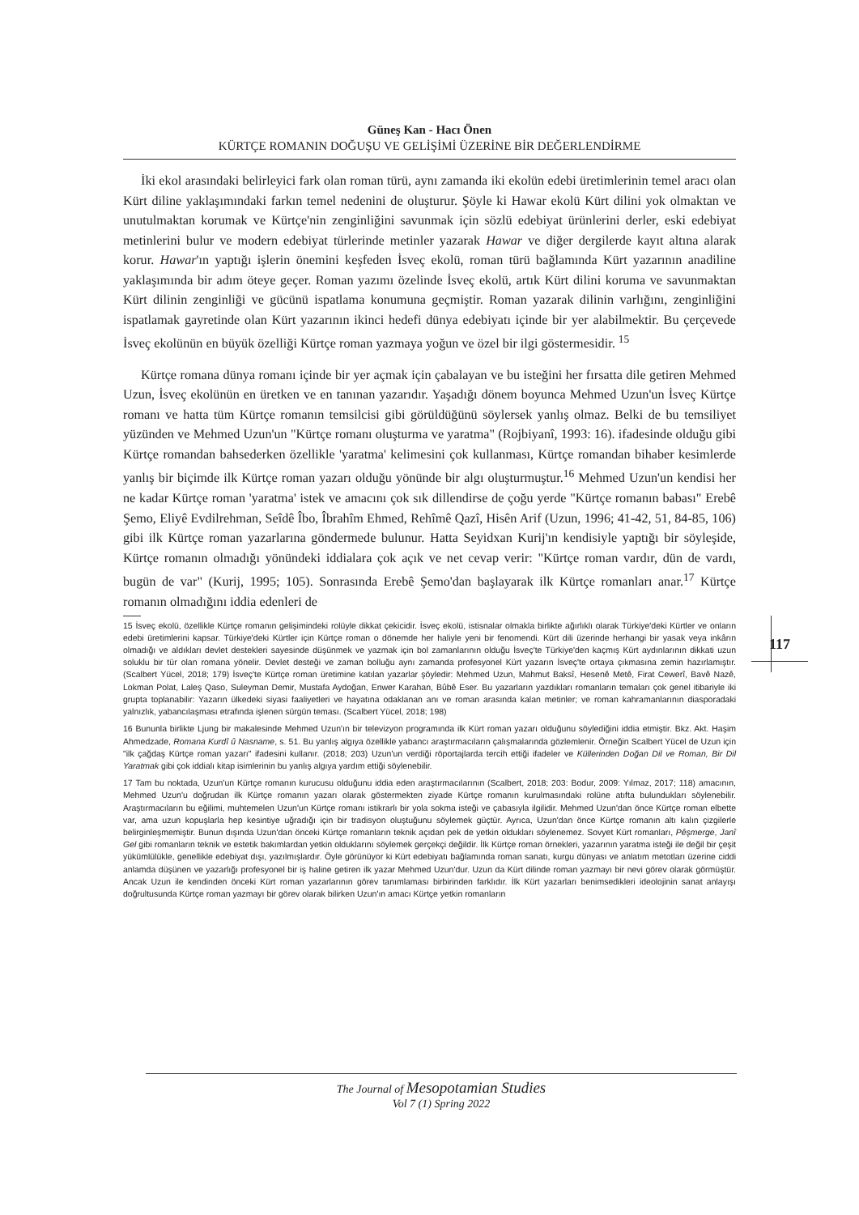117
Güneş Kan - Hacı Önen
KÜRTÇE ROMANIN DOĞUŞU VE GELİŞİMİ ÜZERİNE BİR DEĞERLENDİRME
İki ekol arasındaki belirleyici fark olan roman türü, aynı zamanda iki ekolün edebi üretimlerinin temel aracı olan Kürt diline yaklaşımındaki farkın temel nedenini de oluşturur. Şöyle ki Hawar ekolü Kürt dilini yok olmaktan ve unutulmaktan korumak ve Kürtçe'nin zenginliğini savunmak için sözlü edebiyat ürünlerini derler, eski edebiyat metinlerini bulur ve modern edebiyat türlerinde metinler yazarak Hawar ve diğer dergilerde kayıt altına alarak korur. Hawar'ın yaptığı işlerin önemini keşfeden İsveç ekolü, roman türü bağlamında Kürt yazarının anadiline yaklaşımında bir adım öteye geçer. Roman yazımı özelinde İsveç ekolü, artık Kürt dilini koruma ve savunmaktan Kürt dilinin zenginliği ve gücünü ispatlama konumuna geçmiştir. Roman yazarak dilinin varlığını, zenginliğini ispatlamak gayretinde olan Kürt yazarının ikinci hedefi dünya edebiyatı içinde bir yer alabilmektir. Bu çerçevede İsveç ekolünün en büyük özelliği Kürtçe roman yazmaya yoğun ve özel bir ilgi göstermesidir. <sup>15</sup>
Kürtçe romana dünya romanı içinde bir yer açmak için çabalayan ve bu isteğini her fırsatta dile getiren Mehmed Uzun, İsveç ekolünün en üretken ve en tanınan yazarıdır. Yaşadığı dönem boyunca Mehmed Uzun'un İsveç Kürtçe romanı ve hatta tüm Kürtçe romanın temsilcisi gibi görüldüğünü söylersek yanlış olmaz. Belki de bu temsiliyet yüzünden ve Mehmed Uzun'un "Kürtçe romanı oluşturma ve yaratma" (Rojbiyanî, 1993: 16). ifadesinde olduğu gibi Kürtçe romandan bahsederken özellikle 'yaratma' kelimesini çok kullanması, Kürtçe romandan bihaber kesimlerde yanlış bir biçimde ilk Kürtçe roman yazarı olduğu yönünde bir algı oluşturmuştur.<sup>16</sup> Mehmed Uzun'un kendisi her ne kadar Kürtçe roman 'yaratma' istek ve amacını çok sık dillendirse de çoğu yerde "Kürtçe romanın babası" Erebê Şemo, Eliyê Evdilrehman, Seîdê Îbo, Îbrahîm Ehmed, Rehîmê Qazî, Hisên Arif (Uzun, 1996; 41-42, 51, 84-85, 106) gibi ilk Kürtçe roman yazarlarına göndermede bulunur. Hatta Seyidxan Kurij'ın kendisiyle yaptığı bir söyleşide, Kürtçe romanın olmadığı yönündeki iddialara çok açık ve net cevap verir: "Kürtçe roman vardır, dün de vardı, bugün de var" (Kurij, 1995; 105). Sonrasında Erebê Şemo'dan başlayarak ilk Kürtçe romanları anar.<sup>17</sup> Kürtçe romanın olmadığını iddia edenleri de
15 İsveç ekolü, özellikle Kürtçe romanın gelişimindeki rolüyle dikkat çekicidir. İsveç ekolü, istisnalar olmakla birlikte ağırlıklı olarak Türkiye'deki Kürtler ve onların edebi üretimlerini kapsar. Türkiye'deki Kürtler için Kürtçe roman o dönemde her haliyle yeni bir fenomendi. Kürt dili üzerinde herhangi bir yasak veya inkârın olmadığı ve aldıkları devlet destekleri sayesinde düşünmek ve yazmak için bol zamanlarının olduğu İsveç'te Türkiye'den kaçmış Kürt aydınlarının dikkati uzun soluklu bir tür olan romana yönelir. Devlet desteği ve zaman bolluğu aynı zamanda profesyonel Kürt yazarın İsveç'te ortaya çıkmasına zemin hazırlamıştır. (Scalbert Yücel, 2018; 179) İsveç'te Kürtçe roman üretimine katılan yazarlar şöyledir: Mehmed Uzun, Mahmut Baksî, Hesenê Metê, Firat Cewerî, Bavê Nazê, Lokman Polat, Laleş Qaso, Suleyman Demir, Mustafa Aydoğan, Enwer Karahan, Bûbê Eser. Bu yazarların yazdıkları romanların temaları çok genel itibariyle iki grupta toplanabilir: Yazarın ülkedeki siyasi faaliyetleri ve hayatına odaklanan anı ve roman arasında kalan metinler; ve roman kahramanlarının diasporadaki yalnızlık, yabancılaşması etrafında işlenen sürgün teması. (Scalbert Yücel, 2018; 198)
16 Bununla birlikte Ljung bir makalesinde Mehmed Uzun'ın bir televizyon programında ilk Kürt roman yazarı olduğunu söylediğini iddia etmiştir. Bkz. Akt. Haşim Ahmedzade, Romana Kurdî û Nasname, s. 51. Bu yanlış algıya özellikle yabancı araştırmacıların çalışmalarında gözlemlenir. Örneğin Scalbert Yücel de Uzun için "ilk çağdaş Kürtçe roman yazarı" ifadesini kullanır. (2018; 203) Uzun'un verdiği röportajlarda tercih ettiği ifadeler ve Küllerinden Doğan Dil ve Roman, Bir Dil Yaratmak gibi çok iddialı kitap isimlerinin bu yanlış algıya yardım ettiği söylenebilir.
17 Tam bu noktada, Uzun'un Kürtçe romanın kurucusu olduğunu iddia eden araştırmacılarının (Scalbert, 2018; 203: Bodur, 2009: Yılmaz, 2017; 118) amacının, Mehmed Uzun'u doğrudan ilk Kürtçe romanın yazarı olarak göstermekten ziyade Kürtçe romanın kurulmasındaki rolüne atıfta bulundukları söylenebilir. Araştırmacıların bu eğilimi, muhtemelen Uzun'un Kürtçe romanı istikrarlı bir yola sokma isteği ve çabasıyla ilgilidir. Mehmed Uzun'dan önce Kürtçe roman elbette var, ama uzun kopuşlarla hep kesintiye uğradığı için bir tradisyon oluştuğunu söylemek güçtür. Ayrıca, Uzun'dan önce Kürtçe romanın altı kalın çizgilerle belirginleşmemiştir. Bunun dışında Uzun'dan önceki Kürtçe romanların teknik açıdan pek de yetkin oldukları söylenemez. Sovyet Kürt romanları, Pêşmerge, Janî Gel gibi romanların teknik ve estetik bakımlardan yetkin olduklarını söylemek gerçekçi değildir. İlk Kürtçe roman örnekleri, yazarının yaratma isteği ile değil bir çeşit yükümlülükle, genellikle edebiyat dışı, yazılmışlardır. Öyle görünüyor ki Kürt edebiyatı bağlamında roman sanatı, kurgu dünyası ve anlatım metotları üzerine ciddi anlamda düşünen ve yazarlığı profesyonel bir iş haline getiren ilk yazar Mehmed Uzun'dur. Uzun da Kürt dilinde roman yazmayı bir nevi görev olarak görmüştür. Ancak Uzun ile kendinden önceki Kürt roman yazarlarının görev tanımlaması birbirinden farklıdır. İlk Kürt yazarları benimsedikleri ideolojinin sanat anlayışı doğrultusunda Kürtçe roman yazmayı bir görev olarak bilirken Uzun'ın amacı Kürtçe yetkin romanların
The Journal of Mesopotamian Studies
Vol 7 (1) Spring 2022